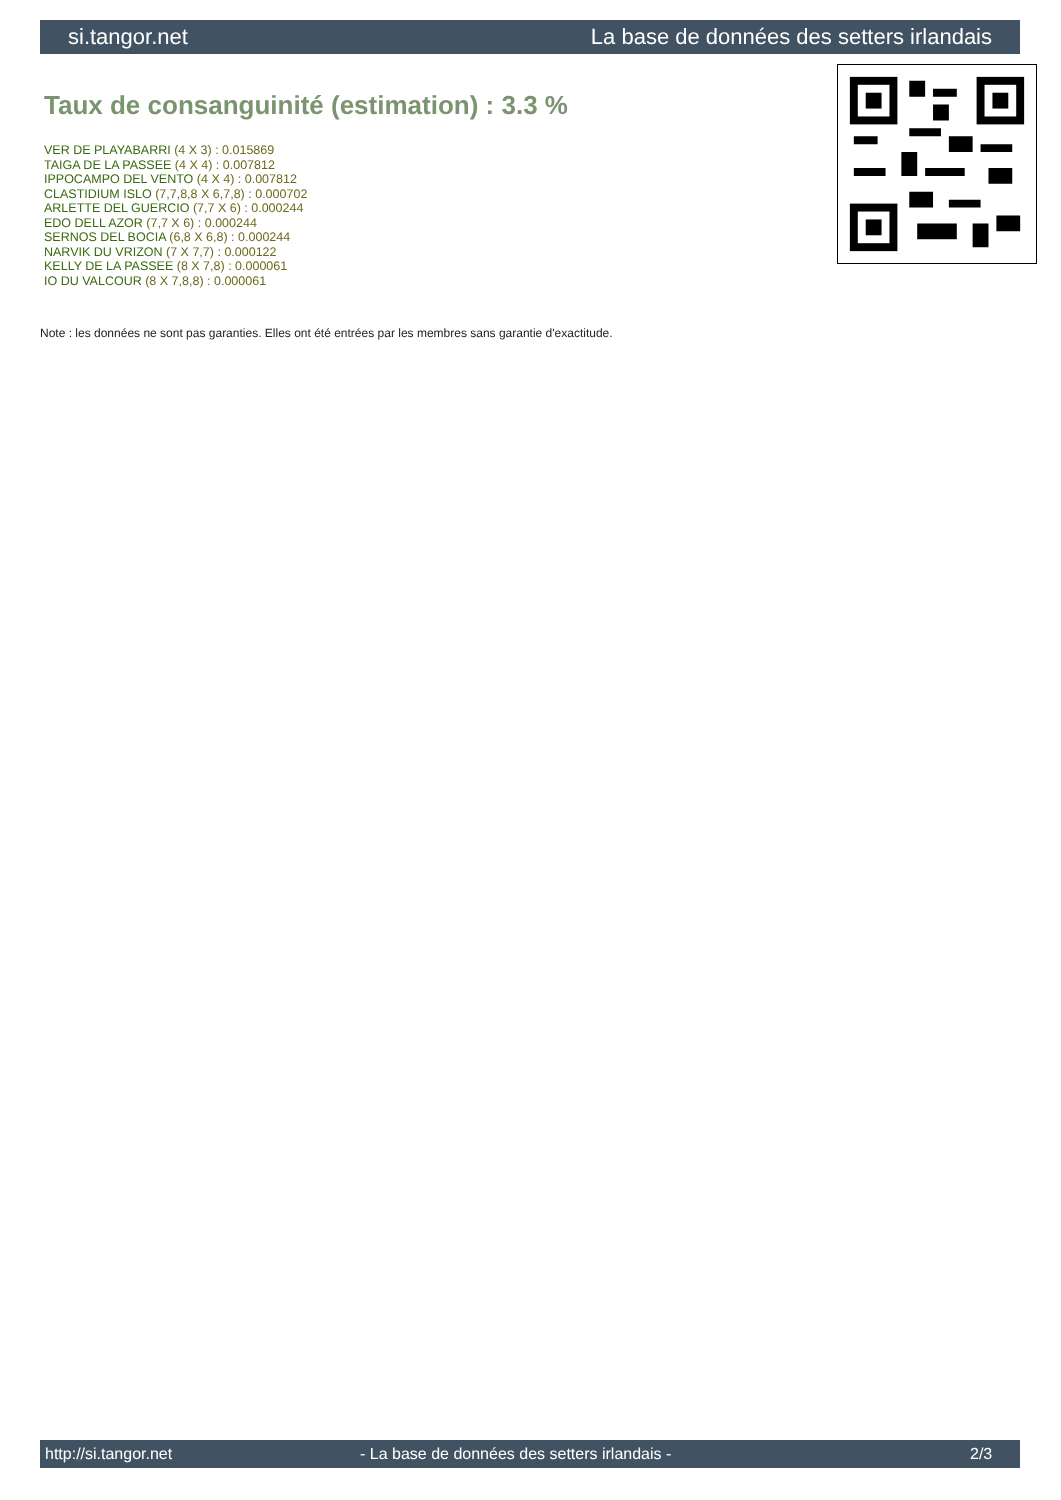si.tangor.net La base de données des setters irlandais
Taux de consanguinité (estimation) : 3.3 %
VER DE PLAYABARRI (4 X 3) : 0.015869
TAIGA DE LA PASSEE (4 X 4) : 0.007812
IPPOCAMPO DEL VENTO (4 X 4) : 0.007812
CLASTIDIUM ISLO (7,7,8,8 X 6,7,8) : 0.000702
ARLETTE DEL GUERCIO (7,7 X 6) : 0.000244
EDO DELL AZOR (7,7 X 6) : 0.000244
SERNOS DEL BOCIA (6,8 X 6,8) : 0.000244
NARVIK DU VRIZON (7 X 7,7) : 0.000122
KELLY DE LA PASSEE (8 X 7,8) : 0.000061
IO DU VALCOUR (8 X 7,8,8) : 0.000061
Note : les données ne sont pas garanties. Elles ont été entrées par les membres sans garantie d'exactitude.
http://si.tangor.net - La base de données des setters irlandais - 2/3